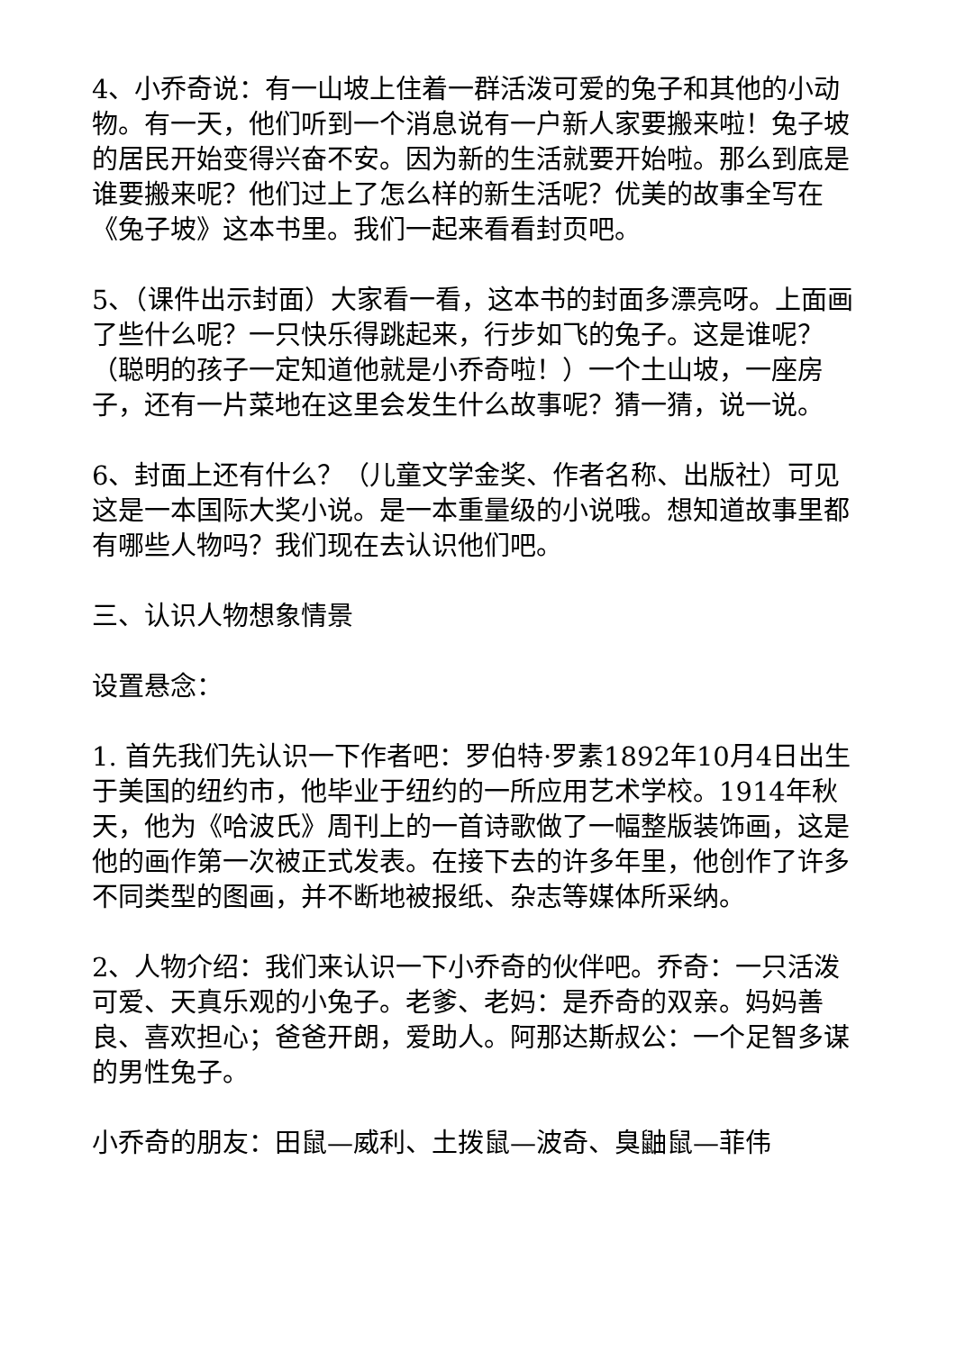4、小乔奇说：有一山坡上住着一群活泼可爱的兔子和其他的小动物。有一天，他们听到一个消息说有一户新人家要搬来啦！兔子坡的居民开始变得兴奋不安。因为新的生活就要开始啦。那么到底是谁要搬来呢？他们过上了怎么样的新生活呢？优美的故事全写在《兔子坡》这本书里。我们一起来看看封页吧。
5、（课件出示封面）大家看一看，这本书的封面多漂亮呀。上面画了些什么呢？一只快乐得跳起来，行步如飞的兔子。这是谁呢？（聪明的孩子一定知道他就是小乔奇啦！）一个土山坡，一座房子，还有一片菜地在这里会发生什么故事呢？猜一猜，说一说。
6、封面上还有什么？（儿童文学金奖、作者名称、出版社）可见这是一本国际大奖小说。是一本重量级的小说哦。想知道故事里都有哪些人物吗？我们现在去认识他们吧。
三、认识人物想象情景
设置悬念：
1. 首先我们先认识一下作者吧：罗伯特·罗素1892年10月4日出生于美国的纽约市，他毕业于纽约的一所应用艺术学校。1914年秋天，他为《哈波氏》周刊上的一首诗歌做了一幅整版装饰画，这是他的画作第一次被正式发表。在接下去的许多年里，他创作了许多不同类型的图画，并不断地被报纸、杂志等媒体所采纳。
2、人物介绍：我们来认识一下小乔奇的伙伴吧。乔奇：一只活泼可爱、天真乐观的小兔子。老爹、老妈：是乔奇的双亲。妈妈善良、喜欢担心；爸爸开朗，爱助人。阿那达斯叔公：一个足智多谋的男性兔子。
小乔奇的朋友：田鼠—威利、土拨鼠—波奇、臭鼬鼠—菲伟